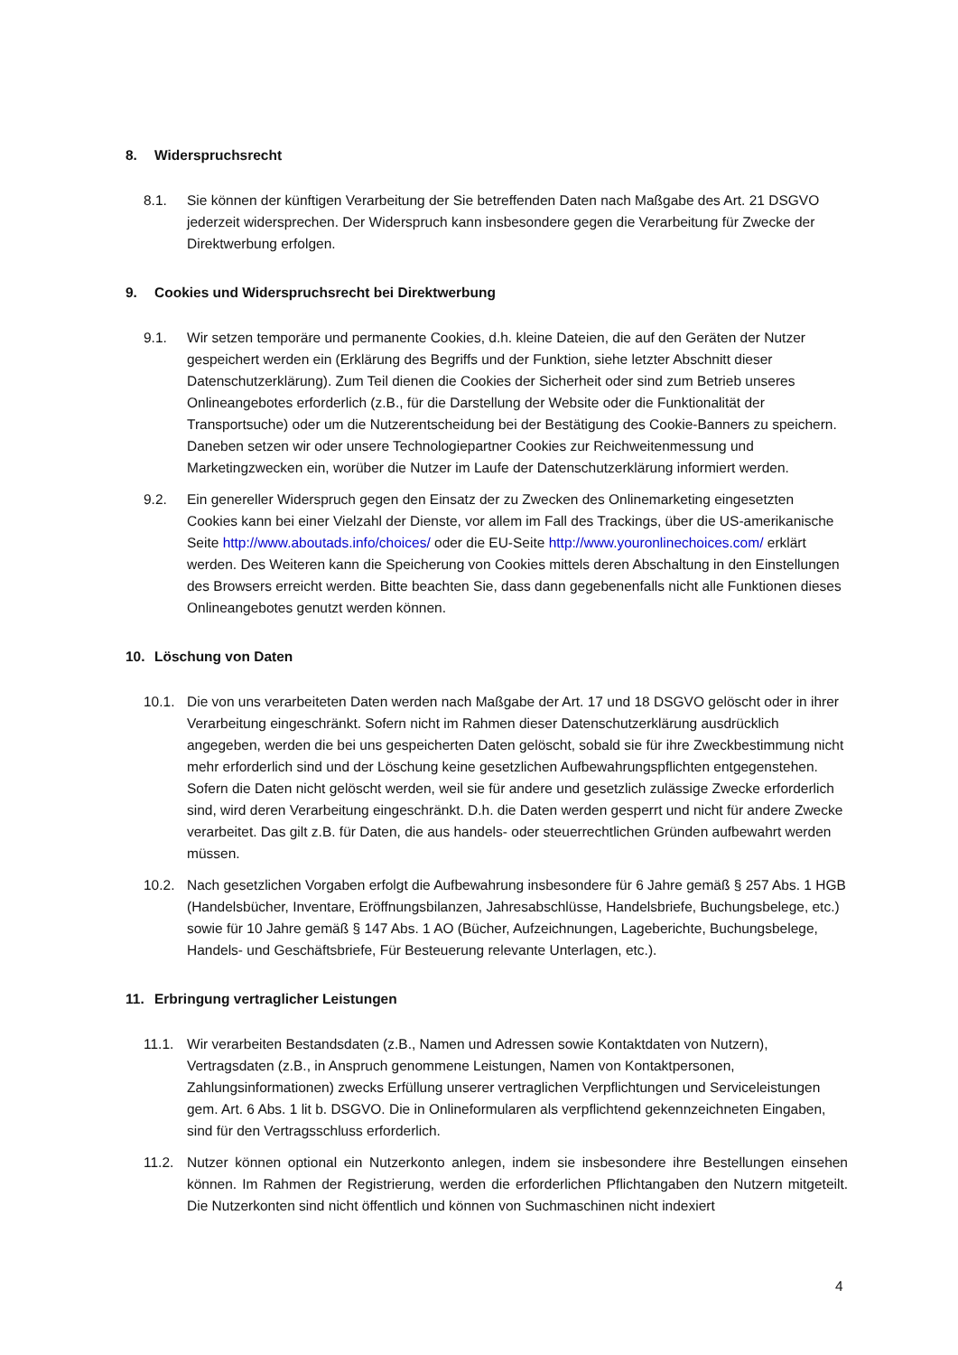8. Widerspruchsrecht
8.1. Sie können der künftigen Verarbeitung der Sie betreffenden Daten nach Maßgabe des Art. 21 DSGVO jederzeit widersprechen. Der Widerspruch kann insbesondere gegen die Verarbeitung für Zwecke der Direktwerbung erfolgen.
9. Cookies und Widerspruchsrecht bei Direktwerbung
9.1. Wir setzen temporäre und permanente Cookies, d.h. kleine Dateien, die auf den Geräten der Nutzer gespeichert werden ein (Erklärung des Begriffs und der Funktion, siehe letzter Abschnitt dieser Datenschutzerklärung). Zum Teil dienen die Cookies der Sicherheit oder sind zum Betrieb unseres Onlineangebotes erforderlich (z.B., für die Darstellung der Website oder die Funktionalität der Transportsuche) oder um die Nutzerentscheidung bei der Bestätigung des Cookie-Banners zu speichern. Daneben setzen wir oder unsere Technologiepartner Cookies zur Reichweitenmessung und Marketingzwecken ein, worüber die Nutzer im Laufe der Datenschutzerklärung informiert werden.
9.2. Ein genereller Widerspruch gegen den Einsatz der zu Zwecken des Onlinemarketing eingesetzten Cookies kann bei einer Vielzahl der Dienste, vor allem im Fall des Trackings, über die US-amerikanische Seite http://www.aboutads.info/choices/ oder die EU-Seite http://www.youronlinechoices.com/ erklärt werden. Des Weiteren kann die Speicherung von Cookies mittels deren Abschaltung in den Einstellungen des Browsers erreicht werden. Bitte beachten Sie, dass dann gegebenenfalls nicht alle Funktionen dieses Onlineangebotes genutzt werden können.
10. Löschung von Daten
10.1. Die von uns verarbeiteten Daten werden nach Maßgabe der Art. 17 und 18 DSGVO gelöscht oder in ihrer Verarbeitung eingeschränkt. Sofern nicht im Rahmen dieser Datenschutzerklärung ausdrücklich angegeben, werden die bei uns gespeicherten Daten gelöscht, sobald sie für ihre Zweckbestimmung nicht mehr erforderlich sind und der Löschung keine gesetzlichen Aufbewahrungspflichten entgegenstehen. Sofern die Daten nicht gelöscht werden, weil sie für andere und gesetzlich zulässige Zwecke erforderlich sind, wird deren Verarbeitung eingeschränkt. D.h. die Daten werden gesperrt und nicht für andere Zwecke verarbeitet. Das gilt z.B. für Daten, die aus handels- oder steuerrechtlichen Gründen aufbewahrt werden müssen.
10.2. Nach gesetzlichen Vorgaben erfolgt die Aufbewahrung insbesondere für 6 Jahre gemäß § 257 Abs. 1 HGB (Handelsbücher, Inventare, Eröffnungsbilanzen, Jahresabschlüsse, Handelsbriefe, Buchungsbelege, etc.) sowie für 10 Jahre gemäß § 147 Abs. 1 AO (Bücher, Aufzeichnungen, Lageberichte, Buchungsbelege, Handels- und Geschäftsbriefe, Für Besteuerung relevante Unterlagen, etc.).
11. Erbringung vertraglicher Leistungen
11.1. Wir verarbeiten Bestandsdaten (z.B., Namen und Adressen sowie Kontaktdaten von Nutzern), Vertragsdaten (z.B., in Anspruch genommene Leistungen, Namen von Kontaktpersonen, Zahlungsinformationen) zwecks Erfüllung unserer vertraglichen Verpflichtungen und Serviceleistungen gem. Art. 6 Abs. 1 lit b. DSGVO. Die in Onlineformularen als verpflichtend gekennzeichneten Eingaben, sind für den Vertragsschluss erforderlich.
11.2. Nutzer können optional ein Nutzerkonto anlegen, indem sie insbesondere ihre Bestellungen einsehen können. Im Rahmen der Registrierung, werden die erforderlichen Pflichtangaben den Nutzern mitgeteilt. Die Nutzerkonten sind nicht öffentlich und können von Suchmaschinen nicht indexiert
4